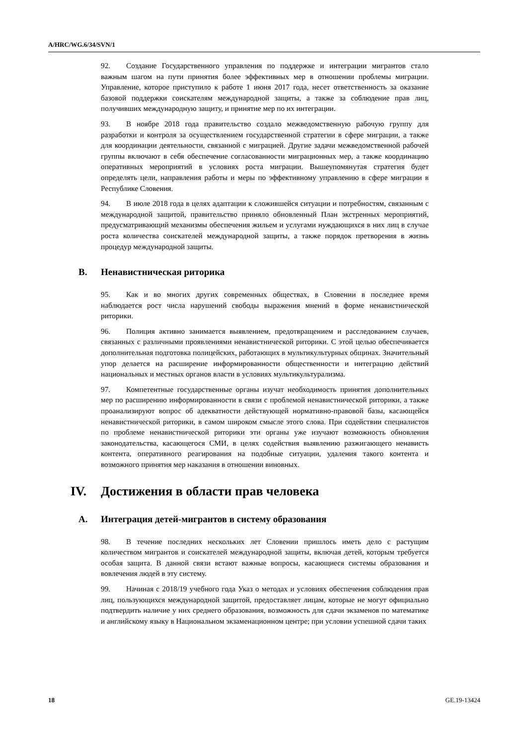A/HRC/WG.6/34/SVN/1
92. Создание Государственного управления по поддержке и интеграции мигрантов стало важным шагом на пути принятия более эффективных мер в отношении проблемы миграции. Управление, которое приступило к работе 1 июня 2017 года, несет ответственность за оказание базовой поддержки соискателям международной защиты, а также за соблюдение прав лиц, получивших международную защиту, и принятие мер по их интеграции.
93. В ноябре 2018 года правительство создало межведомственную рабочую группу для разработки и контроля за осуществлением государственной стратегии в сфере миграции, а также для координации деятельности, связанной с миграцией. Другие задачи межведомственной рабочей группы включают в себя обеспечение согласованности миграционных мер, а также координацию оперативных мероприятий в условиях роста миграции. Вышеупомянутая стратегия будет определять цели, направления работы и меры по эффективному управлению в сфере миграции в Республике Словения.
94. В июле 2018 года в целях адаптации к сложившейся ситуации и потребностям, связанным с международной защитой, правительство приняло обновленный План экстренных мероприятий, предусматривающий механизмы обеспечения жильем и услугами нуждающихся в них лиц в случае роста количества соискателей международной защиты, а также порядок претворения в жизнь процедур международной защиты.
B. Ненавистническая риторика
95. Как и во многих других современных обществах, в Словении в последнее время наблюдается рост числа нарушений свободы выражения мнений в форме ненавистнической риторики.
96. Полиция активно занимается выявлением, предотвращением и расследованием случаев, связанных с различными проявлениями ненавистнической риторики. С этой целью обеспечивается дополнительная подготовка полицейских, работающих в мультикультурных общинах. Значительный упор делается на расширение информированности общественности и интеграцию действий национальных и местных органов власти в условиях мультикультурализма.
97. Компетентные государственные органы изучат необходимость принятия дополнительных мер по расширению информированности в связи с проблемой ненавистнической риторики, а также проанализируют вопрос об адекватности действующей нормативно-правовой базы, касающейся ненавистнической риторики, в самом широком смысле этого слова. При содействии специалистов по проблеме ненавистнической риторики эти органы уже изучают возможность обновления законодательства, касающегося СМИ, в целях содействия выявлению разжигающего ненависть контента, оперативного реагирования на подобные ситуации, удаления такого контента и возможного принятия мер наказания в отношении виновных.
IV. Достижения в области прав человека
A. Интеграция детей-мигрантов в систему образования
98. В течение последних нескольких лет Словении пришлось иметь дело с растущим количеством мигрантов и соискателей международной защиты, включая детей, которым требуется особая защита. В данной связи встают важные вопросы, касающиеся системы образования и вовлечения людей в эту систему.
99. Начиная с 2018/19 учебного года Указ о методах и условиях обеспечения соблюдения прав лиц, пользующихся международной защитой, предоставляет лицам, которые не могут официально подтвердить наличие у них среднего образования, возможность для сдачи экзаменов по математике и английскому языку в Национальном экзаменационном центре; при условии успешной сдачи таких
18 GE.19-13424